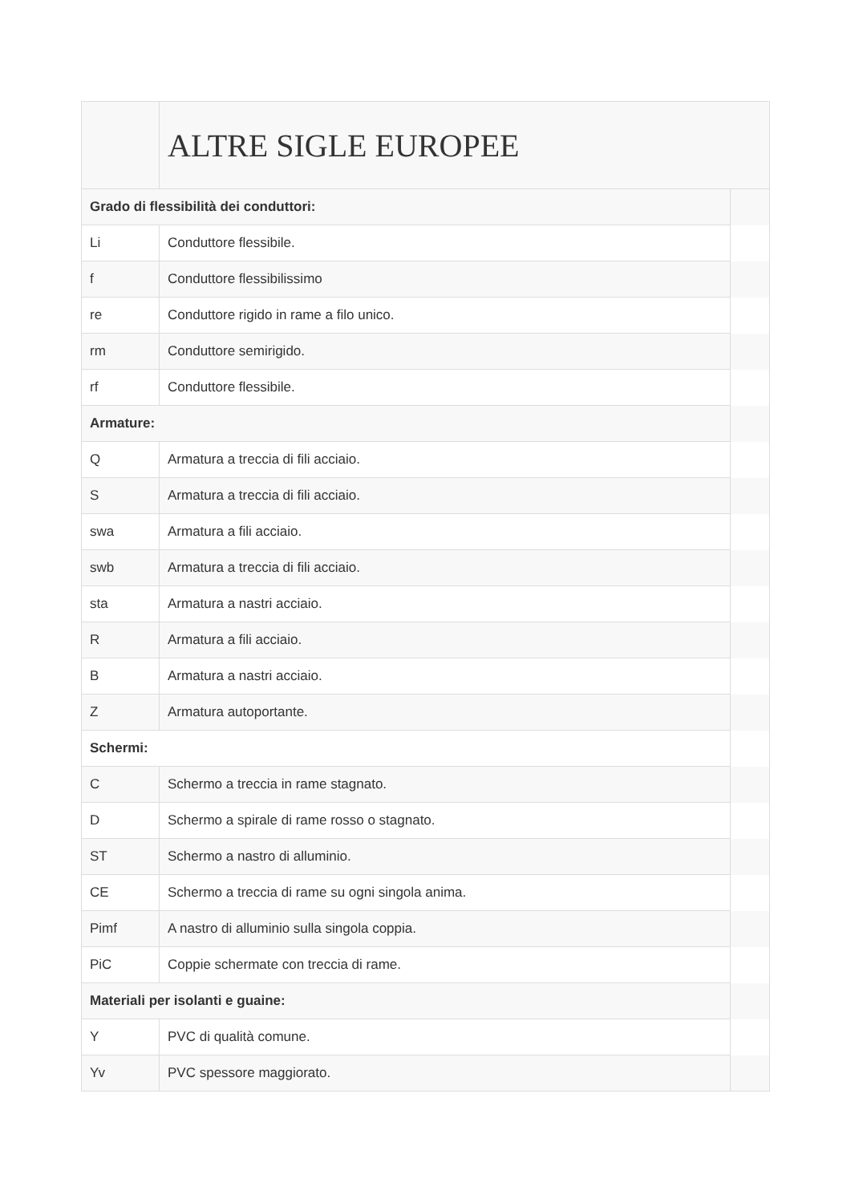| | ALTRE SIGLE EUROPEE | |
| --- | --- | --- |
| Grado di flessibilità dei conduttori: | | |
| Li | Conduttore flessibile. | |
| f | Conduttore flessibilissimo | |
| re | Conduttore rigido in rame a filo unico. | |
| rm | Conduttore semirigido. | |
| rf | Conduttore flessibile. | |
| Armature: | | |
| Q | Armatura a treccia di fili acciaio. | |
| S | Armatura a treccia di fili acciaio. | |
| swa | Armatura a fili acciaio. | |
| swb | Armatura a treccia di fili acciaio. | |
| sta | Armatura a nastri acciaio. | |
| R | Armatura a fili acciaio. | |
| B | Armatura a nastri acciaio. | |
| Z | Armatura autoportante. | |
| Schermi: | | |
| C | Schermo a treccia in rame stagnato. | |
| D | Schermo a spirale di rame rosso o stagnato. | |
| ST | Schermo a nastro di alluminio. | |
| CE | Schermo a treccia di rame su ogni singola anima. | |
| Pimf | A nastro di alluminio sulla singola coppia. | |
| PiC | Coppie schermate con treccia di rame. | |
| Materiali per isolanti e guaine: | | |
| Y | PVC di qualità comune. | |
| Yv | PVC spessore maggiorato. | |